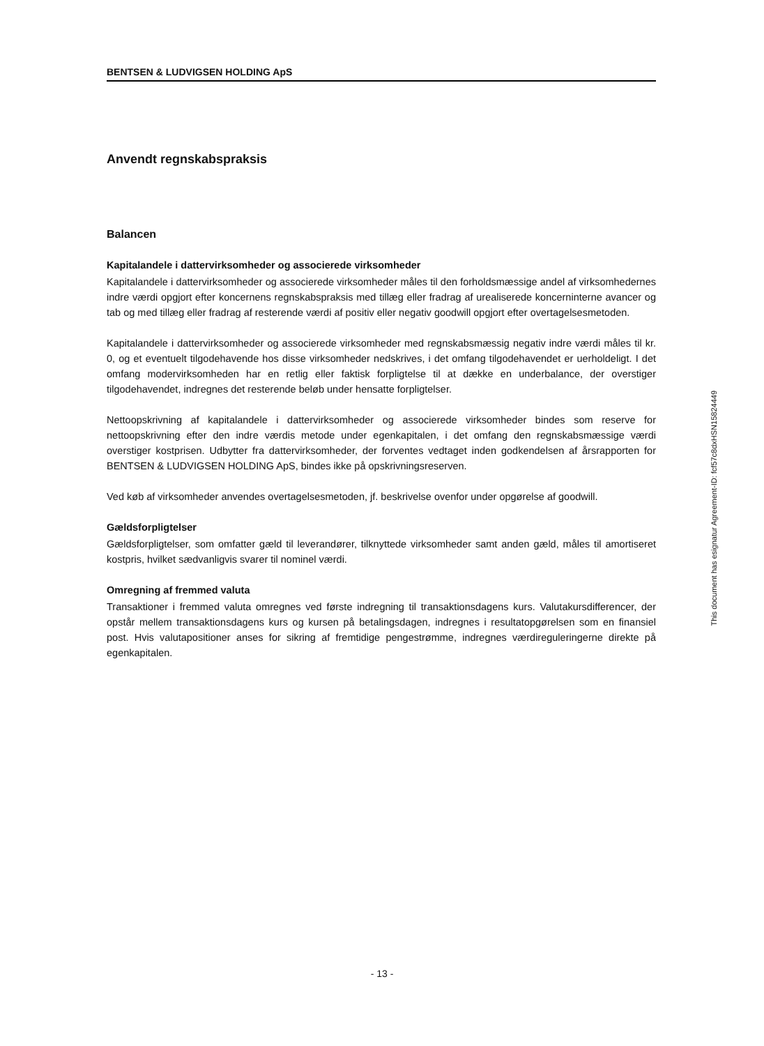BENTSEN & LUDVIGSEN HOLDING ApS
Anvendt regnskabspraksis
Balancen
Kapitalandele i dattervirksomheder og associerede virksomheder
Kapitalandele i dattervirksomheder og associerede virksomheder måles til den forholdsmæssige andel af virksomhedernes indre værdi opgjort efter koncernens regnskabspraksis med tillæg eller fradrag af urealiserede koncerninterne avancer og tab og med tillæg eller fradrag af resterende værdi af positiv eller negativ goodwill opgjort efter overtagelsesmetoden.
Kapitalandele i dattervirksomheder og associerede virksomheder med regnskabsmæssig negativ indre værdi måles til kr. 0, og et eventuelt tilgodehavende hos disse virksomheder nedskrives, i det omfang tilgodehavendet er uerholdeligt. I det omfang modervirksomheden har en retlig eller faktisk forpligtelse til at dække en underbalance, der overstiger tilgodehavendet, indregnes det resterende beløb under hensatte forpligtelser.
Nettoopskrivning af kapitalandele i dattervirksomheder og associerede virksomheder bindes som reserve for nettoopskrivning efter den indre værdis metode under egenkapitalen, i det omfang den regnskabsmæssige værdi overstiger kostprisen. Udbytter fra dattervirksomheder, der forventes vedtaget inden godkendelsen af årsrapporten for BENTSEN & LUDVIGSEN HOLDING ApS, bindes ikke på opskrivningsreserven.
Ved køb af virksomheder anvendes overtagelsesmetoden, jf. beskrivelse ovenfor under opgørelse af goodwill.
Gældsforpligtelser
Gældsforpligtelser, som omfatter gæld til leverandører, tilknyttede virksomheder samt anden gæld, måles til amortiseret kostpris, hvilket sædvanligvis svarer til nominel værdi.
Omregning af fremmed valuta
Transaktioner i fremmed valuta omregnes ved første indregning til transaktionsdagens kurs. Valutakursdifferencer, der opstår mellem transaktionsdagens kurs og kursen på betalingsdagen, indregnes i resultatopgørelsen som en finansiel post. Hvis valutapositioner anses for sikring af fremtidige pengestrømme, indregnes værdireguleringerne direkte på egenkapitalen.
This document has esignatur Agreement-ID: fcf57c8dxHSN15824449
- 13 -